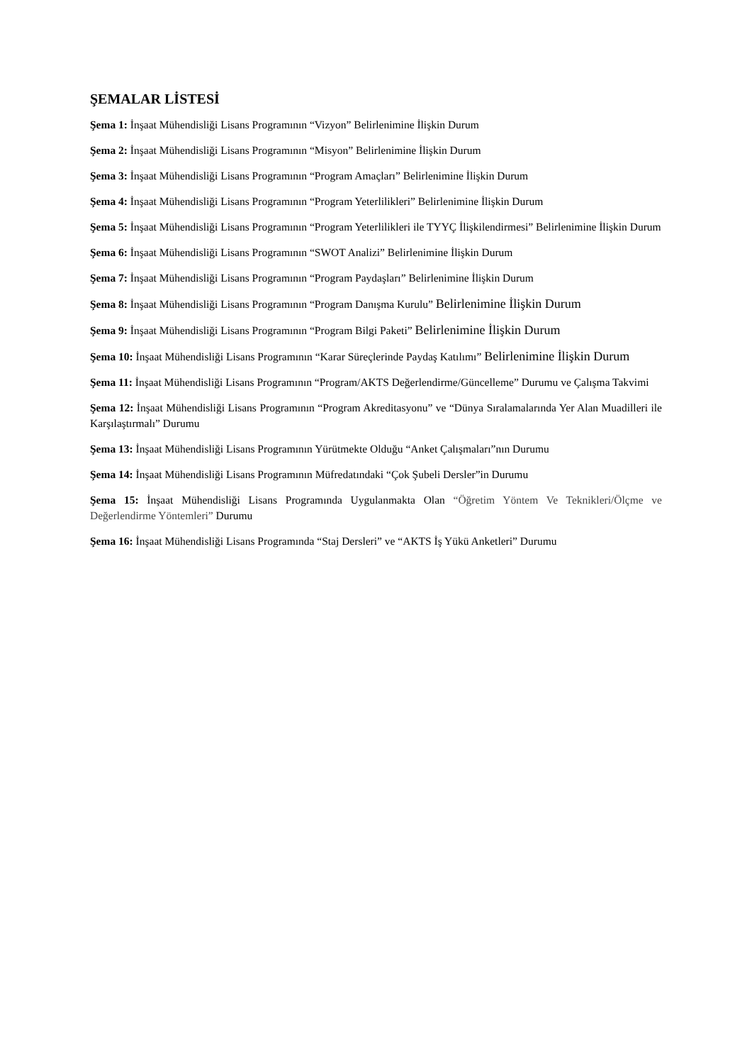ŞEMALAR LİSTESİ
Şema 1: İnşaat Mühendisliği Lisans Programının “Vizyon” Belirlenimine İlişkin Durum
Şema 2: İnşaat Mühendisliği Lisans Programının “Misyon” Belirlenimine İlişkin Durum
Şema 3: İnşaat Mühendisliği Lisans Programının “Program Amaçları” Belirlenimine İlişkin Durum
Şema 4: İnşaat Mühendisliği Lisans Programının “Program Yeterlilikleri” Belirlenimine İlişkin Durum
Şema 5: İnşaat Mühendisliği Lisans Programının “Program Yeterlilikleri ile TYYÇ İlişkilendirmesi” Belirlenimine İlişkin Durum
Şema 6: İnşaat Mühendisliği Lisans Programının “SWOT Analizi” Belirlenimine İlişkin Durum
Şema 7: İnşaat Mühendisliği Lisans Programının “Program Paydaşları” Belirlenimine İlişkin Durum
Şema 8: İnşaat Mühendisliği Lisans Programının “Program Danışma Kurulu” Belirlenimine İlişkin Durum
Şema 9: İnşaat Mühendisliği Lisans Programının “Program Bilgi Paketi” Belirlenimine İlişkin Durum
Şema 10: İnşaat Mühendisliği Lisans Programının “Karar Süreçlerinde Paydaş Katılımı” Belirlenimine İlişkin Durum
Şema 11: İnşaat Mühendisliği Lisans Programının “Program/AKTS Değerlendirme/Güncelleme” Durumu ve Çalışma Takvimi
Şema 12: İnşaat Mühendisliği Lisans Programının “Program Akreditasyonu” ve “Dünya Sıralamalarında Yer Alan Muadilleri ile Karşılaştırmalı” Durumu
Şema 13: İnşaat Mühendisliği Lisans Programının Yürütmekte Olduğu “Anket Çalışmaları”nın Durumu
Şema 14: İnşaat Mühendisliği Lisans Programının Müfredatındaki “Çok Şubeli Dersler”in Durumu
Şema 15: İnşaat Mühendisliği Lisans Programında Uygulanmakta Olan “Öğretim Yöntem Ve Teknikleri/Ölçme ve Değerlendirme Yöntemleri” Durumu
Şema 16: İnşaat Mühendisliği Lisans Programında “Staj Dersleri” ve “AKTS İş Yükü Anketleri” Durumu